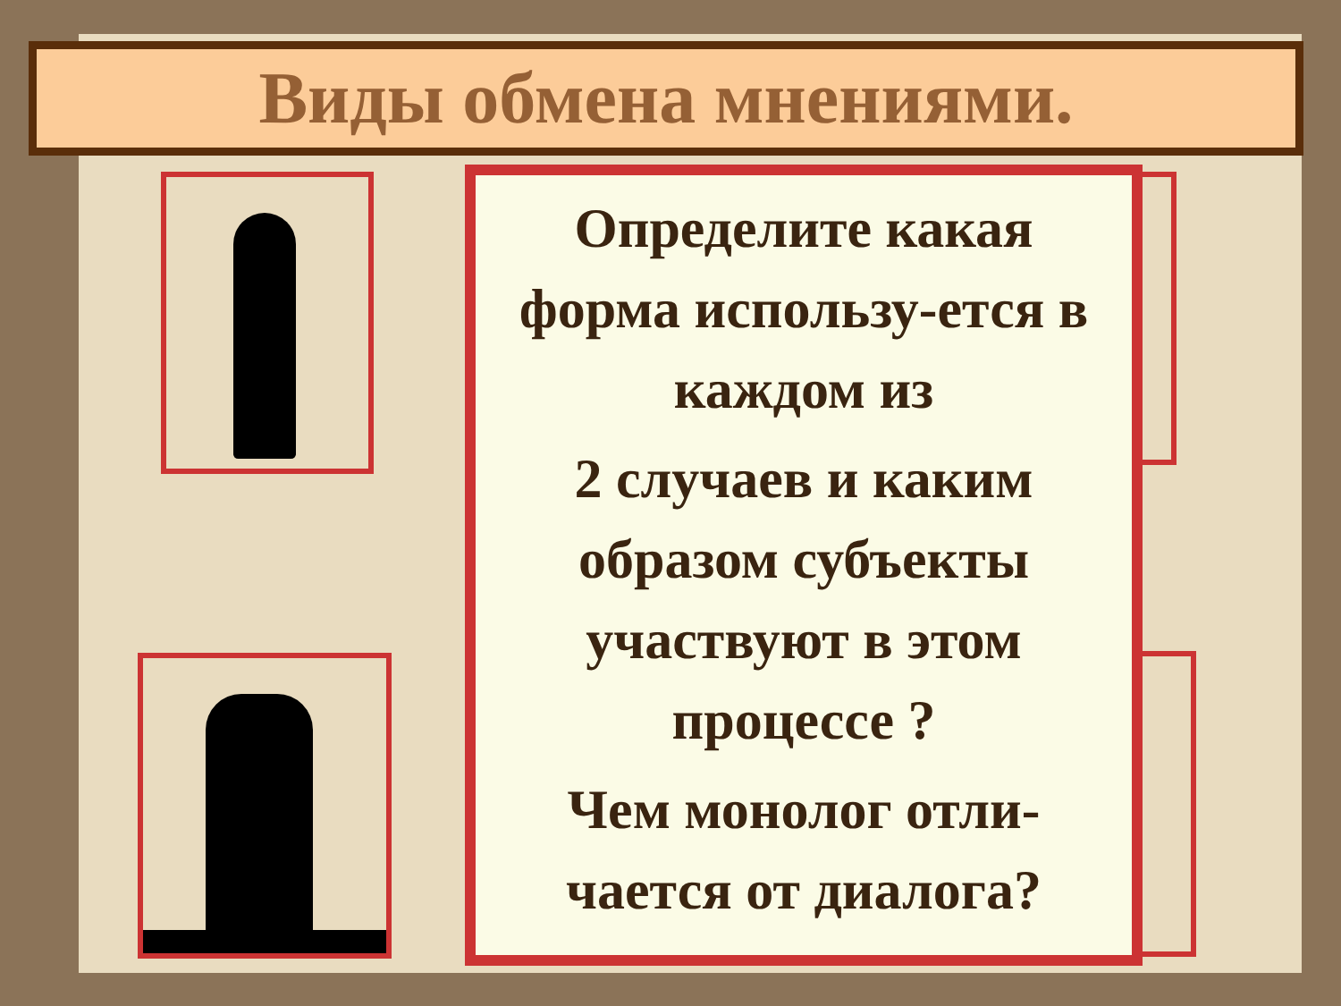Виды обмена мнениями.
Определите какая форма использу-ется в каждом из
2 случаев и каким образом субъекты участвуют в этом процессе ?
Чем монолог отли-чается от диалога?